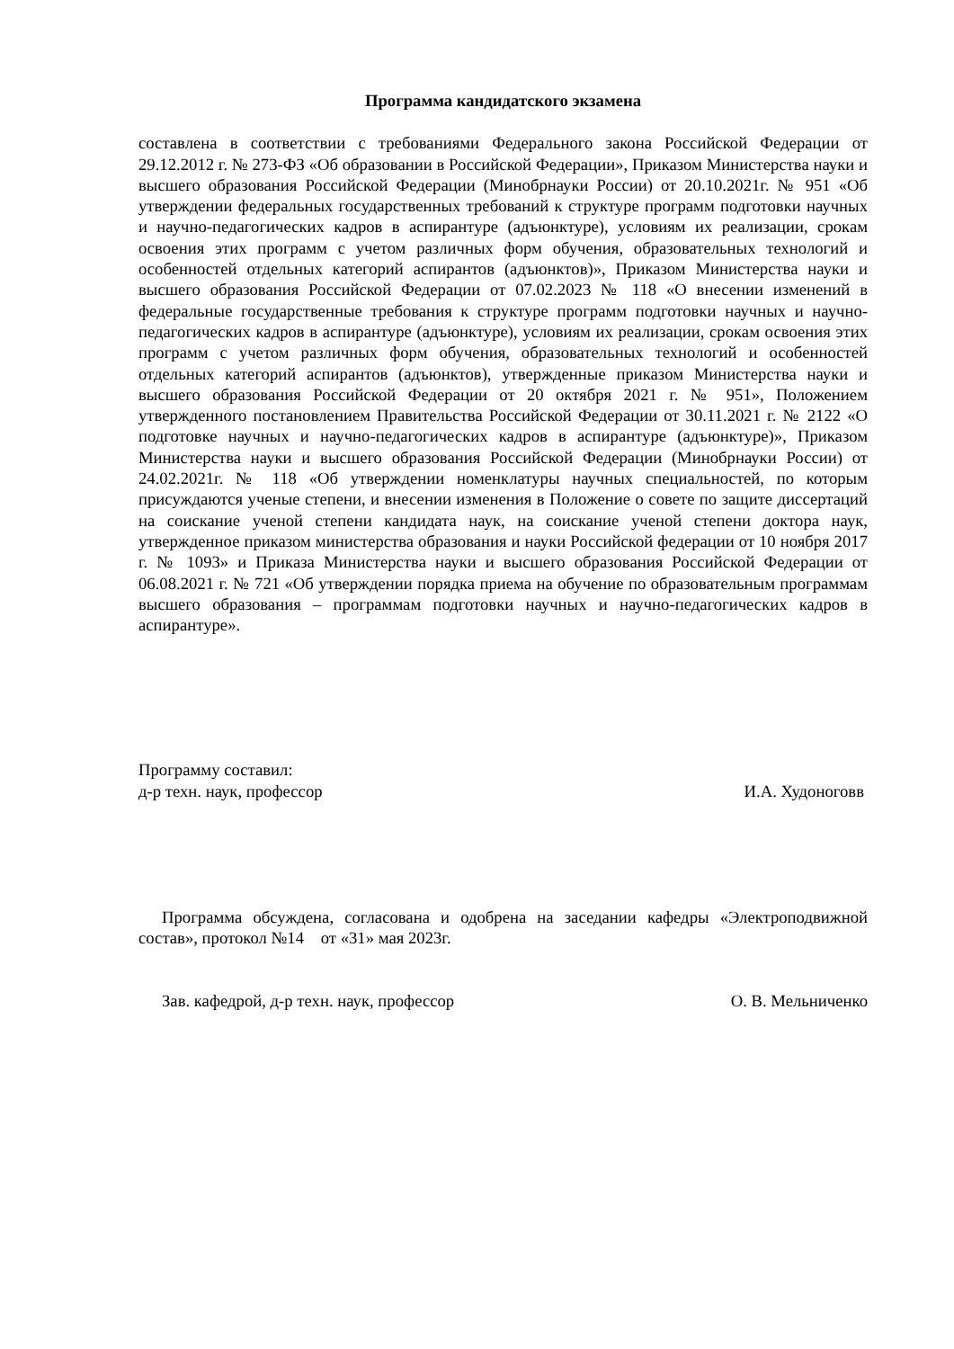Программа кандидатского экзамена
составлена в соответствии с требованиями Федерального закона Российской Федерации от 29.12.2012 г. № 273-ФЗ «Об образовании в Российской Федерации», Приказом Министерства науки и высшего образования Российской Федерации (Минобрнауки России) от 20.10.2021г. № 951 «Об утверждении федеральных государственных требований к структуре программ подготовки научных и научно-педагогических кадров в аспирантуре (адъюнктуре), условиям их реализации, срокам освоения этих программ с учетом различных форм обучения, образовательных технологий и особенностей отдельных категорий аспирантов (адъюнктов)», Приказом Министерства науки и высшего образования Российской Федерации от 07.02.2023 № 118 «О внесении изменений в федеральные государственные требования к структуре программ подготовки научных и научно-педагогических кадров в аспирантуре (адъюнктуре), условиям их реализации, срокам освоения этих программ с учетом различных форм обучения, образовательных технологий и особенностей отдельных категорий аспирантов (адъюнктов), утвержденные приказом Министерства науки и высшего образования Российской Федерации от 20 октября 2021 г. № 951», Положением утвержденного постановлением Правительства Российской Федерации от 30.11.2021 г. № 2122 «О подготовке научных и научно-педагогических кадров в аспирантуре (адъюнктуре)», Приказом Министерства науки и высшего образования Российской Федерации (Минобрнауки России) от 24.02.2021г. № 118 «Об утверждении номенклатуры научных специальностей, по которым присуждаются ученые степени, и внесении изменения в Положение о совете по защите диссертаций на соискание ученой степени кандидата наук, на соискание ученой степени доктора наук, утвержденное приказом министерства образования и науки Российской федерации от 10 ноября 2017 г. № 1093» и Приказа Министерства науки и высшего образования Российской Федерации от 06.08.2021 г. № 721 «Об утверждении порядка приема на обучение по образовательным программам высшего образования – программам подготовки научных и научно-педагогических кадров в аспирантуре».
Программу составил:
д-р техн. наук, профессор И.А. Худоноговв
Программа обсуждена, согласована и одобрена на заседании кафедры «Электроподвижной состав», протокол №14 от «31» мая 2023г.
Зав. кафедрой, д-р техн. наук, профессор О. В. Мельниченко